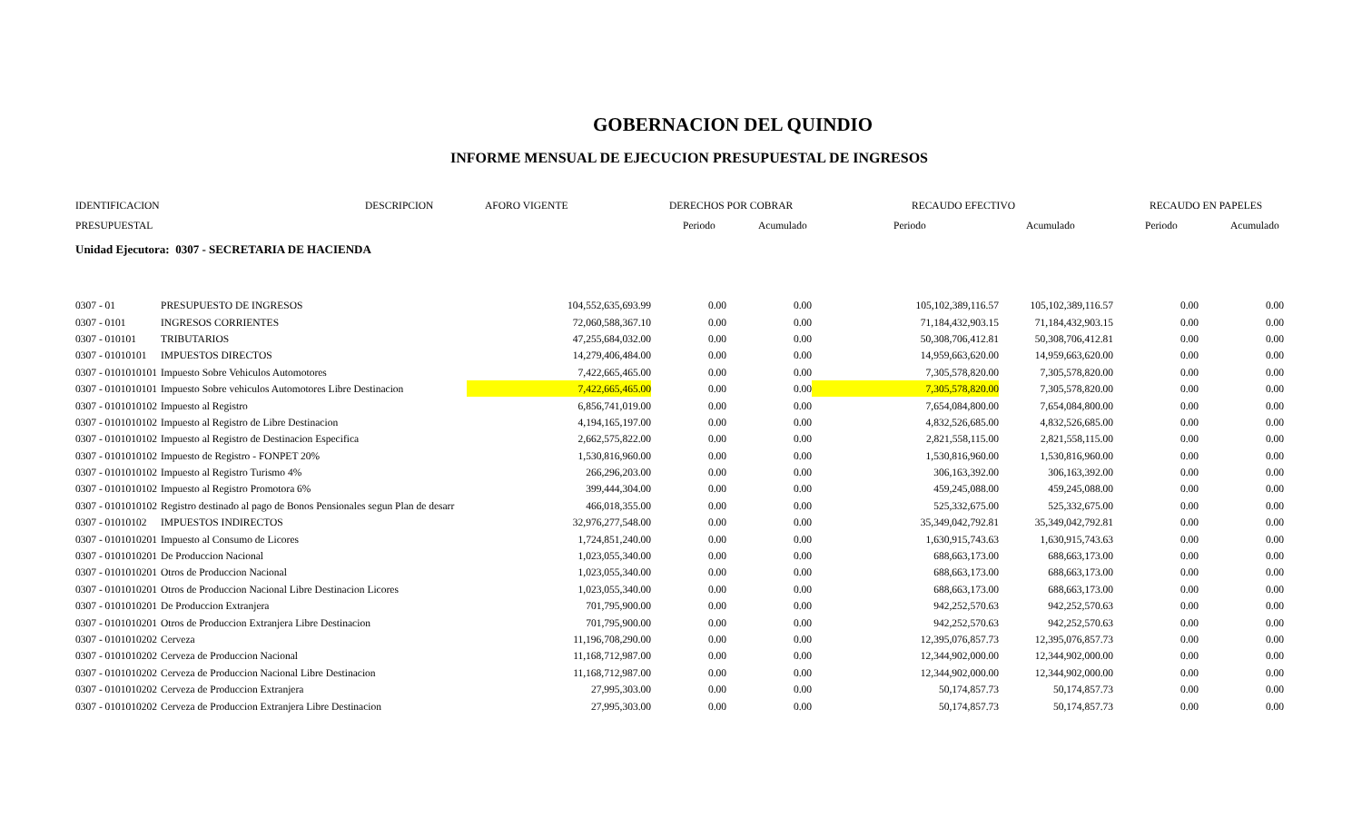GOBERNACION DEL QUINDIO
INFORME MENSUAL DE EJECUCION PRESUPUESTAL DE INGRESOS
| IDENTIFICACION | DESCRIPCION | AFORO VIGENTE | DERECHOS POR COBRAR | | RECAUDO EFECTIVO | | RECAUDO EN PAPELES | |
| --- | --- | --- | --- | --- | --- | --- | --- | --- |
| PRESUPUESTAL | | | Periodo | Acumulado | Periodo | Acumulado | Periodo | Acumulado |
| Unidad Ejecutora: 0307 - SECRETARIA DE HACIENDA | | | | | | | | |
| 0307 - 01 | PRESUPUESTO DE INGRESOS | 104,552,635,693.99 | 0.00 | 0.00 | 105,102,389,116.57 | 105,102,389,116.57 | 0.00 | 0.00 |
| 0307 - 0101 | INGRESOS CORRIENTES | 72,060,588,367.10 | 0.00 | 0.00 | 71,184,432,903.15 | 71,184,432,903.15 | 0.00 | 0.00 |
| 0307 - 010101 | TRIBUTARIOS | 47,255,684,032.00 | 0.00 | 0.00 | 50,308,706,412.81 | 50,308,706,412.81 | 0.00 | 0.00 |
| 0307 - 01010101 | IMPUESTOS DIRECTOS | 14,279,406,484.00 | 0.00 | 0.00 | 14,959,663,620.00 | 14,959,663,620.00 | 0.00 | 0.00 |
| 0307 - 0101010101 | Impuesto Sobre Vehiculos Automotores | 7,422,665,465.00 | 0.00 | 0.00 | 7,305,578,820.00 | 7,305,578,820.00 | 0.00 | 0.00 |
| 0307 - 0101010101 | Impuesto Sobre vehiculos Automotores Libre Destinacion | 7,422,665,465.00 | 0.00 | 0.00 | 7,305,578,820.00 | 7,305,578,820.00 | 0.00 | 0.00 |
| 0307 - 0101010102 | Impuesto al Registro | 6,856,741,019.00 | 0.00 | 0.00 | 7,654,084,800.00 | 7,654,084,800.00 | 0.00 | 0.00 |
| 0307 - 0101010102 | Impuesto al Registro de Libre Destinacion | 4,194,165,197.00 | 0.00 | 0.00 | 4,832,526,685.00 | 4,832,526,685.00 | 0.00 | 0.00 |
| 0307 - 0101010102 | Impuesto al Registro de Destinacion Especifica | 2,662,575,822.00 | 0.00 | 0.00 | 2,821,558,115.00 | 2,821,558,115.00 | 0.00 | 0.00 |
| 0307 - 0101010102 | Impuesto de Registro - FONPET 20% | 1,530,816,960.00 | 0.00 | 0.00 | 1,530,816,960.00 | 1,530,816,960.00 | 0.00 | 0.00 |
| 0307 - 0101010102 | Impuesto al Registro Turismo 4% | 266,296,203.00 | 0.00 | 0.00 | 306,163,392.00 | 306,163,392.00 | 0.00 | 0.00 |
| 0307 - 0101010102 | Impuesto al Registro Promotora 6% | 399,444,304.00 | 0.00 | 0.00 | 459,245,088.00 | 459,245,088.00 | 0.00 | 0.00 |
| 0307 - 0101010102 | Registro destinado al pago de Bonos Pensionales segun Plan de desarr | 466,018,355.00 | 0.00 | 0.00 | 525,332,675.00 | 525,332,675.00 | 0.00 | 0.00 |
| 0307 - 01010102 | IMPUESTOS INDIRECTOS | 32,976,277,548.00 | 0.00 | 0.00 | 35,349,042,792.81 | 35,349,042,792.81 | 0.00 | 0.00 |
| 0307 - 0101010201 | Impuesto al Consumo de Licores | 1,724,851,240.00 | 0.00 | 0.00 | 1,630,915,743.63 | 1,630,915,743.63 | 0.00 | 0.00 |
| 0307 - 0101010201 | De Produccion Nacional | 1,023,055,340.00 | 0.00 | 0.00 | 688,663,173.00 | 688,663,173.00 | 0.00 | 0.00 |
| 0307 - 0101010201 | Otros de Produccion Nacional | 1,023,055,340.00 | 0.00 | 0.00 | 688,663,173.00 | 688,663,173.00 | 0.00 | 0.00 |
| 0307 - 0101010201 | Otros de Produccion Nacional Libre Destinacion Licores | 1,023,055,340.00 | 0.00 | 0.00 | 688,663,173.00 | 688,663,173.00 | 0.00 | 0.00 |
| 0307 - 0101010201 | De Produccion Extranjera | 701,795,900.00 | 0.00 | 0.00 | 942,252,570.63 | 942,252,570.63 | 0.00 | 0.00 |
| 0307 - 0101010201 | Otros de Produccion Extranjera Libre Destinacion | 701,795,900.00 | 0.00 | 0.00 | 942,252,570.63 | 942,252,570.63 | 0.00 | 0.00 |
| 0307 - 0101010202 | Cerveza | 11,196,708,290.00 | 0.00 | 0.00 | 12,395,076,857.73 | 12,395,076,857.73 | 0.00 | 0.00 |
| 0307 - 0101010202 | Cerveza de Produccion Nacional | 11,168,712,987.00 | 0.00 | 0.00 | 12,344,902,000.00 | 12,344,902,000.00 | 0.00 | 0.00 |
| 0307 - 0101010202 | Cerveza de Produccion Nacional Libre Destinacion | 11,168,712,987.00 | 0.00 | 0.00 | 12,344,902,000.00 | 12,344,902,000.00 | 0.00 | 0.00 |
| 0307 - 0101010202 | Cerveza de Produccion Extranjera | 27,995,303.00 | 0.00 | 0.00 | 50,174,857.73 | 50,174,857.73 | 0.00 | 0.00 |
| 0307 - 0101010202 | Cerveza de Produccion Extranjera Libre Destinacion | 27,995,303.00 | 0.00 | 0.00 | 50,174,857.73 | 50,174,857.73 | 0.00 | 0.00 |